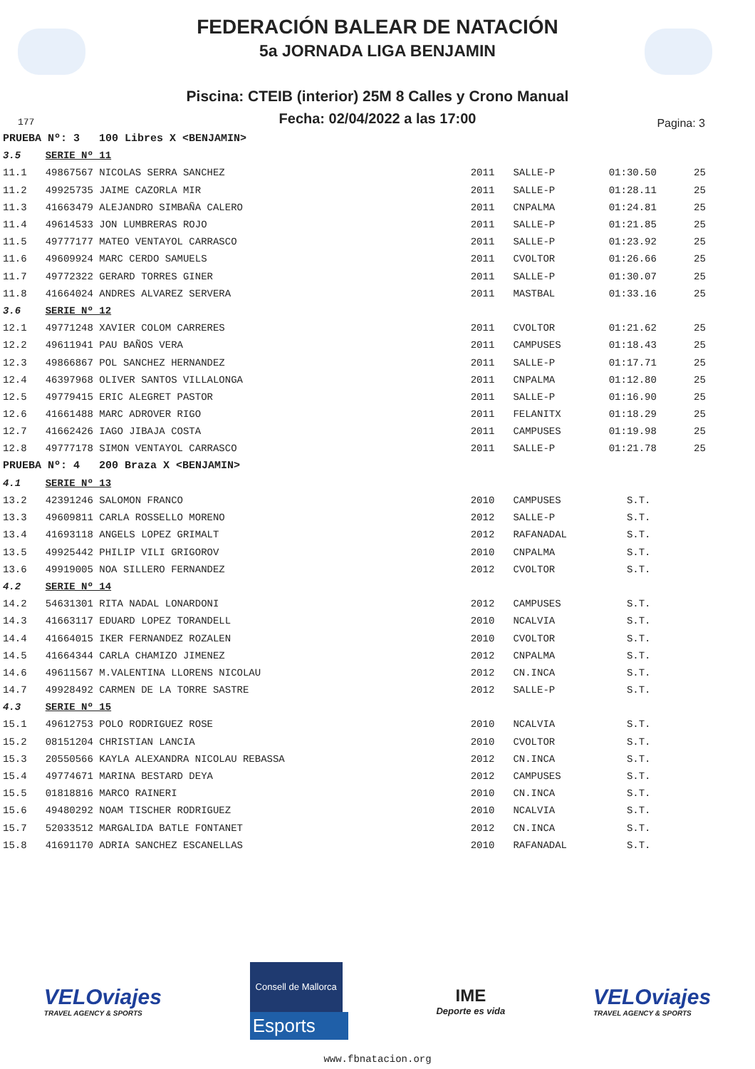FEDERACIÓN BALEAR DE NATACIÓN
5a JORNADA LIGA BENJAMIN
Piscina: CTEIB (interior) 25M 8 Calles y Crono Manual
Fecha: 02/04/2022 a las 17:00
177 Pagina: 3
| PRUEBA Nº: 3 100 Libres X <BENJAMIN> | | | | | |
| 3.5 | SERIE Nº 11 | | | | |
| 11.1 | 49867567 NICOLAS SERRA SANCHEZ | 2011 | SALLE-P | 01:30.50 | 25 |
| 11.2 | 49925735 JAIME CAZORLA MIR | 2011 | SALLE-P | 01:28.11 | 25 |
| 11.3 | 41663479 ALEJANDRO SIMBAÑA CALERO | 2011 | CNPALMA | 01:24.81 | 25 |
| 11.4 | 49614533 JON LUMBRERAS ROJO | 2011 | SALLE-P | 01:21.85 | 25 |
| 11.5 | 49777177 MATEO VENTAYOL CARRASCO | 2011 | SALLE-P | 01:23.92 | 25 |
| 11.6 | 49609924 MARC CERDO SAMUELS | 2011 | CVOLTOR | 01:26.66 | 25 |
| 11.7 | 49772322 GERARD TORRES GINER | 2011 | SALLE-P | 01:30.07 | 25 |
| 11.8 | 41664024 ANDRES ALVAREZ SERVERA | 2011 | MASTBAL | 01:33.16 | 25 |
| 3.6 | SERIE Nº 12 | | | | |
| 12.1 | 49771248 XAVIER COLOM CARRERES | 2011 | CVOLTOR | 01:21.62 | 25 |
| 12.2 | 49611941 PAU BAÑOS VERA | 2011 | CAMPUSES | 01:18.43 | 25 |
| 12.3 | 49866867 POL SANCHEZ HERNANDEZ | 2011 | SALLE-P | 01:17.71 | 25 |
| 12.4 | 46397968 OLIVER SANTOS VILLALONGA | 2011 | CNPALMA | 01:12.80 | 25 |
| 12.5 | 49779415 ERIC ALEGRET PASTOR | 2011 | SALLE-P | 01:16.90 | 25 |
| 12.6 | 41661488 MARC ADROVER RIGO | 2011 | FELANITX | 01:18.29 | 25 |
| 12.7 | 41662426 IAGO JIBAJA COSTA | 2011 | CAMPUSES | 01:19.98 | 25 |
| 12.8 | 49777178 SIMON VENTAYOL CARRASCO | 2011 | SALLE-P | 01:21.78 | 25 |
| PRUEBA Nº: 4 200 Braza X <BENJAMIN> | | | | | |
| 4.1 | SERIE Nº 13 | | | | |
| 13.2 | 42391246 SALOMON FRANCO | 2010 | CAMPUSES | S.T. | |
| 13.3 | 49609811 CARLA ROSSELLO MORENO | 2012 | SALLE-P | S.T. | |
| 13.4 | 41693118 ANGELS LOPEZ GRIMALT | 2012 | RAFANADAL | S.T. | |
| 13.5 | 49925442 PHILIP VILI GRIGOROV | 2010 | CNPALMA | S.T. | |
| 13.6 | 49919005 NOA SILLERO FERNANDEZ | 2012 | CVOLTOR | S.T. | |
| 4.2 | SERIE Nº 14 | | | | |
| 14.2 | 54631301 RITA NADAL LONARDONI | 2012 | CAMPUSES | S.T. | |
| 14.3 | 41663117 EDUARD LOPEZ TORANDELL | 2010 | NCALVIA | S.T. | |
| 14.4 | 41664015 IKER FERNANDEZ ROZALEN | 2010 | CVOLTOR | S.T. | |
| 14.5 | 41664344 CARLA CHAMIZO JIMENEZ | 2012 | CNPALMA | S.T. | |
| 14.6 | 49611567 M.VALENTINA LLORENS NICOLAU | 2012 | CN.INCA | S.T. | |
| 14.7 | 49928492 CARMEN DE LA TORRE SASTRE | 2012 | SALLE-P | S.T. | |
| 4.3 | SERIE Nº 15 | | | | |
| 15.1 | 49612753 POLO RODRIGUEZ ROSE | 2010 | NCALVIA | S.T. | |
| 15.2 | 08151204 CHRISTIAN LANCIA | 2010 | CVOLTOR | S.T. | |
| 15.3 | 20550566 KAYLA ALEXANDRA NICOLAU REBASSA | 2012 | CN.INCA | S.T. | |
| 15.4 | 49774671 MARINA BESTARD DEYA | 2012 | CAMPUSES | S.T. | |
| 15.5 | 01818816 MARCO RAINERI | 2010 | CN.INCA | S.T. | |
| 15.6 | 49480292 NOAM TISCHER RODRIGUEZ | 2010 | NCALVIA | S.T. | |
| 15.7 | 52033512 MARGALIDA BATLE FONTANET | 2012 | CN.INCA | S.T. | |
| 15.8 | 41691170 ADRIA SANCHEZ ESCANELLAS | 2010 | RAFANADAL | S.T. | |
VELOviajes
TRAVEL AGENCY & SPORTS
Consell de Mallorca
Esports
IME
Deporte es vida
VELOviajes
TRAVEL AGENCY & SPORTS
www.fbnatacion.org